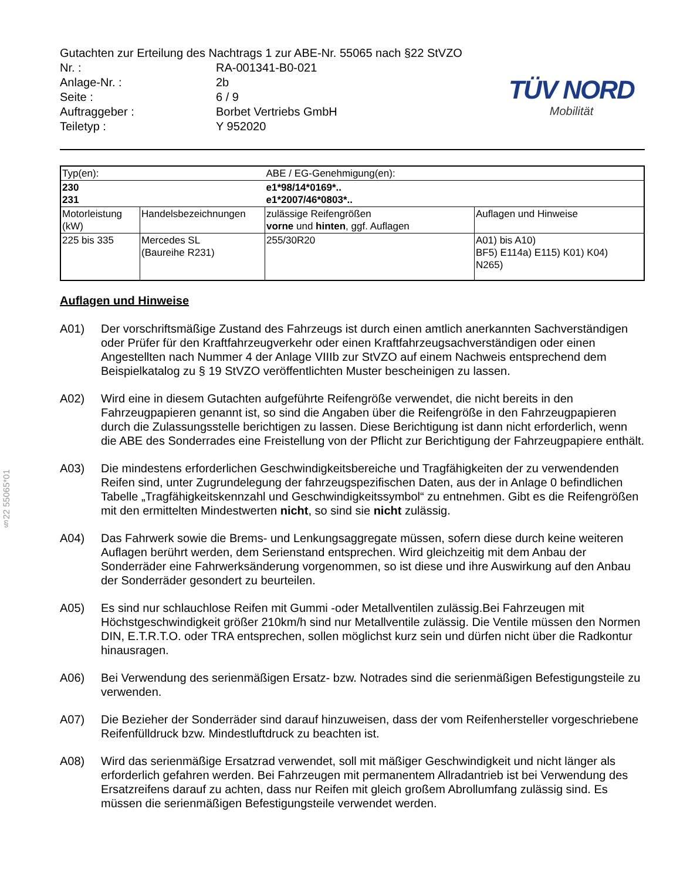§22 55065*01
Gutachten zur Erteilung des Nachtrags 1 zur ABE-Nr. 55065 nach §22 StVZO
| Nr. : | RA-001341-B0-021 |
| Anlage-Nr. : | 2b |
| Seite : | 6 / 9 |
| Auftraggeber : | Borbet Vertriebs GmbH |
| Teiletyp : | Y 952020 |
TÜV NORD
Mobilität
| Typ(en): | | ABE / EG-Genehmigung(en): | |
| 230 231 | | e1*98/14*0169*.. e1*2007/46*0803*.. | |
| Motorleistung (kW) | Handelsbezeichnungen | zulässige Reifengrößen vorne und hinten , ggf. Auflagen | Auflagen und Hinweise |
| 225 bis 335 | Mercedes SL (Baureihe R231) | 255/30R20 | A01) bis A10) BF5) E114a) E115) K01) K04) N265) |
Auflagen und Hinweise
A01) Der vorschriftsmäßige Zustand des Fahrzeugs ist durch einen amtlich anerkannten Sachverständigen oder Prüfer für den Kraftfahrzeugverkehr oder einen Kraftfahrzeugsachverständigen oder einen Angestellten nach Nummer 4 der Anlage VIIIb zur StVZO auf einem Nachweis entsprechend dem Beispielkatalog zu § 19 StVZO veröffentlichten Muster bescheinigen zu lassen.
A02) Wird eine in diesem Gutachten aufgeführte Reifengröße verwendet, die nicht bereits in den Fahrzeugpapieren genannt ist, so sind die Angaben über die Reifengröße in den Fahrzeugpapieren durch die Zulassungsstelle berichtigen zu lassen. Diese Berichtigung ist dann nicht erforderlich, wenn die ABE des Sonderrades eine Freistellung von der Pflicht zur Berichtigung der Fahrzeugpapiere enthält.
A03) Die mindestens erforderlichen Geschwindigkeitsbereiche und Tragfähigkeiten der zu verwendenden Reifen sind, unter Zugrundelegung der fahrzeugspezifischen Daten, aus der in Anlage 0 befindlichen Tabelle „Tragfähigkeitskennzahl und Geschwindigkeitssymbol“ zu entnehmen. Gibt es die Reifengrößen mit den ermittelten Mindestwerten nicht, so sind sie nicht zulässig.
A04) Das Fahrwerk sowie die Brems- und Lenkungsaggregate müssen, sofern diese durch keine weiteren Auflagen berührt werden, dem Serienstand entsprechen. Wird gleichzeitig mit dem Anbau der Sonderräder eine Fahrwerksänderung vorgenommen, so ist diese und ihre Auswirkung auf den Anbau der Sonderräder gesondert zu beurteilen.
A05) Es sind nur schlauchlose Reifen mit Gummi -oder Metallventilen zulässig.Bei Fahrzeugen mit Höchstgeschwindigkeit größer 210km/h sind nur Metallventile zulässig. Die Ventile müssen den Normen DIN, E.T.R.T.O. oder TRA entsprechen, sollen möglichst kurz sein und dürfen nicht über die Radkontur hinausragen.
A06) Bei Verwendung des serienmäßigen Ersatz- bzw. Notrades sind die serienmäßigen Befestigungsteile zu verwenden.
A07) Die Bezieher der Sonderräder sind darauf hinzuweisen, dass der vom Reifenhersteller vorgeschriebene Reifenfülldruck bzw. Mindestluftdruck zu beachten ist.
A08) Wird das serienmäßige Ersatzrad verwendet, soll mit mäßiger Geschwindigkeit und nicht länger als erforderlich gefahren werden. Bei Fahrzeugen mit permanentem Allradantrieb ist bei Verwendung des Ersatzreifens darauf zu achten, dass nur Reifen mit gleich großem Abrollumfang zulässig sind. Es müssen die serienmäßigen Befestigungsteile verwendet werden.